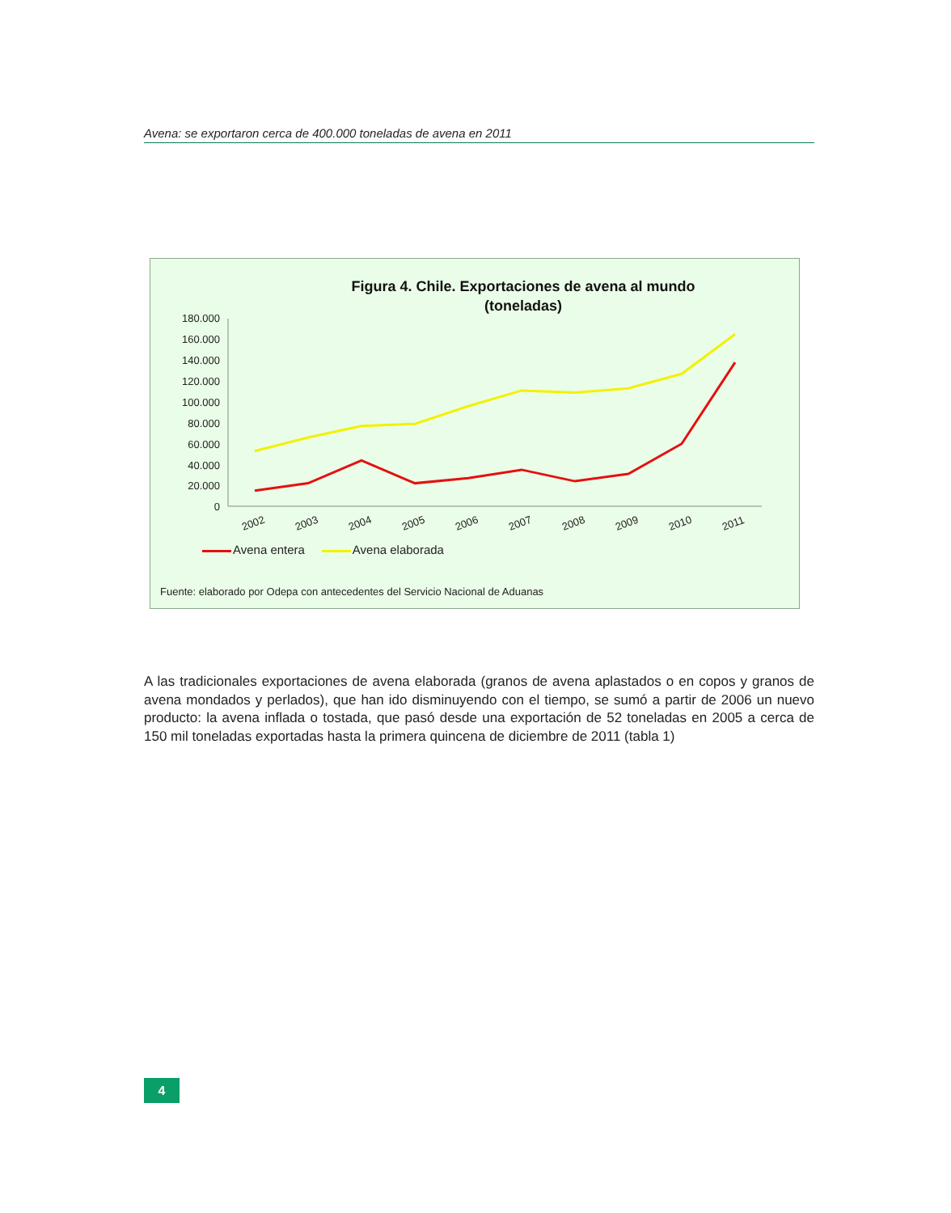Avena: se exportaron cerca de 400.000 toneladas de avena en 2011
180.000
160.000
140.000
120.000
100.000
80.000
60.000
40.000
20.000
0
2002
2003
2004
2005
2006
2007
2008
2009
2010
2011
Figura 4. Chile. Exportaciones de avena al mundo
(toneladas)
Avena entera Avena elaborada
Fuente: elaborado por Odepa con antecedentes del Servicio Nacional de Aduanas
A las tradicionales exportaciones de avena elaborada (granos de avena aplastados o en copos y granos de avena mondados y perlados), que han ido disminuyendo con el tiempo, se sumó a partir de 2006 un nuevo producto: la avena inflada o tostada, que pasó desde una exportación de 52 toneladas en 2005 a cerca de 150 mil toneladas exportadas hasta la primera quincena de diciembre de 2011 (tabla 1)
4